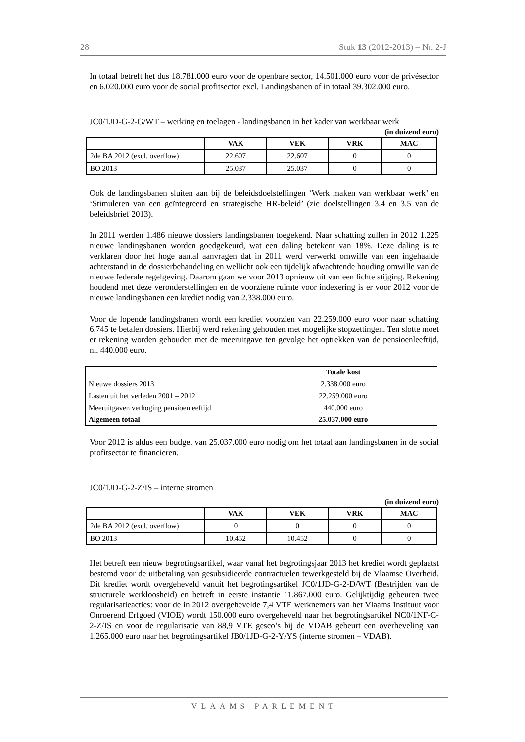28 Stuk 13 (2012-2013) – Nr. 2-J
In totaal betreft het dus 18.781.000 euro voor de openbare sector, 14.501.000 euro voor de privésector en 6.020.000 euro voor de social profitsector excl. Landingsbanen of in totaal 39.302.000 euro.
JC0/1JD-G-2-G/WT – werking en toelagen - landingsbanen in het kader van werkbaar werk
(in duizend euro)
| | VAK | VEK | VRK | MAC |
| --- | --- | --- | --- | --- |
| 2de BA 2012 (excl. overflow) | 22.607 | 22.607 | 0 | 0 |
| BO 2013 | 25.037 | 25.037 | 0 | 0 |
Ook de landingsbanen sluiten aan bij de beleidsdoelstellingen ‘Werk maken van werkbaar werk’ en ‘Stimuleren van een geïntegreerd en strategische HR-beleid’ (zie doelstellingen 3.4 en 3.5 van de beleidsbrief 2013).
In 2011 werden 1.486 nieuwe dossiers landingsbanen toegekend. Naar schatting zullen in 2012 1.225 nieuwe landingsbanen worden goedgekeurd, wat een daling betekent van 18%. Deze daling is te verklaren door het hoge aantal aanvragen dat in 2011 werd verwerkt omwille van een ingehaalde achterstand in de dossierbehandeling en wellicht ook een tijdelijk afwachtende houding omwille van de nieuwe federale regelgeving. Daarom gaan we voor 2013 opnieuw uit van een lichte stijging. Rekening houdend met deze veronderstellingen en de voorziene ruimte voor indexering is er voor 2012 voor de nieuwe landingsbanen een krediet nodig van 2.338.000 euro.
Voor de lopende landingsbanen wordt een krediet voorzien van 22.259.000 euro voor naar schatting 6.745 te betalen dossiers. Hierbij werd rekening gehouden met mogelijke stopzettingen. Ten slotte moet er rekening worden gehouden met de meeruitgave ten gevolge het optrekken van de pensioenleeftijd, nl. 440.000 euro.
| | Totale kost |
| --- | --- |
| Nieuwe dossiers 2013 | 2.338.000 euro |
| Lasten uit het verleden 2001 – 2012 | 22.259.000 euro |
| Meeruitgaven verhoging pensioenleeftijd | 440.000 euro |
| Algemeen totaal | 25.037.000 euro |
Voor 2012 is aldus een budget van 25.037.000 euro nodig om het totaal aan landingsbanen in de social profitsector te financieren.
JC0/1JD-G-2-Z/IS – interne stromen
(in duizend euro)
| | VAK | VEK | VRK | MAC |
| --- | --- | --- | --- | --- |
| 2de BA 2012 (excl. overflow) | 0 | 0 | 0 | 0 |
| BO 2013 | 10.452 | 10.452 | 0 | 0 |
Het betreft een nieuw begrotingsartikel, waar vanaf het begrotingsjaar 2013 het krediet wordt geplaatst bestemd voor de uitbetaling van gesubsidieerde contractuelen tewerkgesteld bij de Vlaamse Overheid. Dit krediet wordt overgeheveld vanuit het begrotingsartikel JC0/1JD-G-2-D/WT (Bestrijden van de structurele werkloosheid) en betreft in eerste instantie 11.867.000 euro. Gelijktijdig gebeuren twee regularisatieacties: voor de in 2012 overgehevelde 7,4 VTE werknemers van het Vlaams Instituut voor Onroerend Erfgoed (VIOE) wordt 150.000 euro overgeheveld naar het begrotingsartikel NC0/1NF-C-2-Z/IS en voor de regularisatie van 88,9 VTE gesco’s bij de VDAB gebeurt een overheveling van 1.265.000 euro naar het begrotingsartikel JB0/1JD-G-2-Y/YS (interne stromen – VDAB).
VLAAMS PARLEMENT